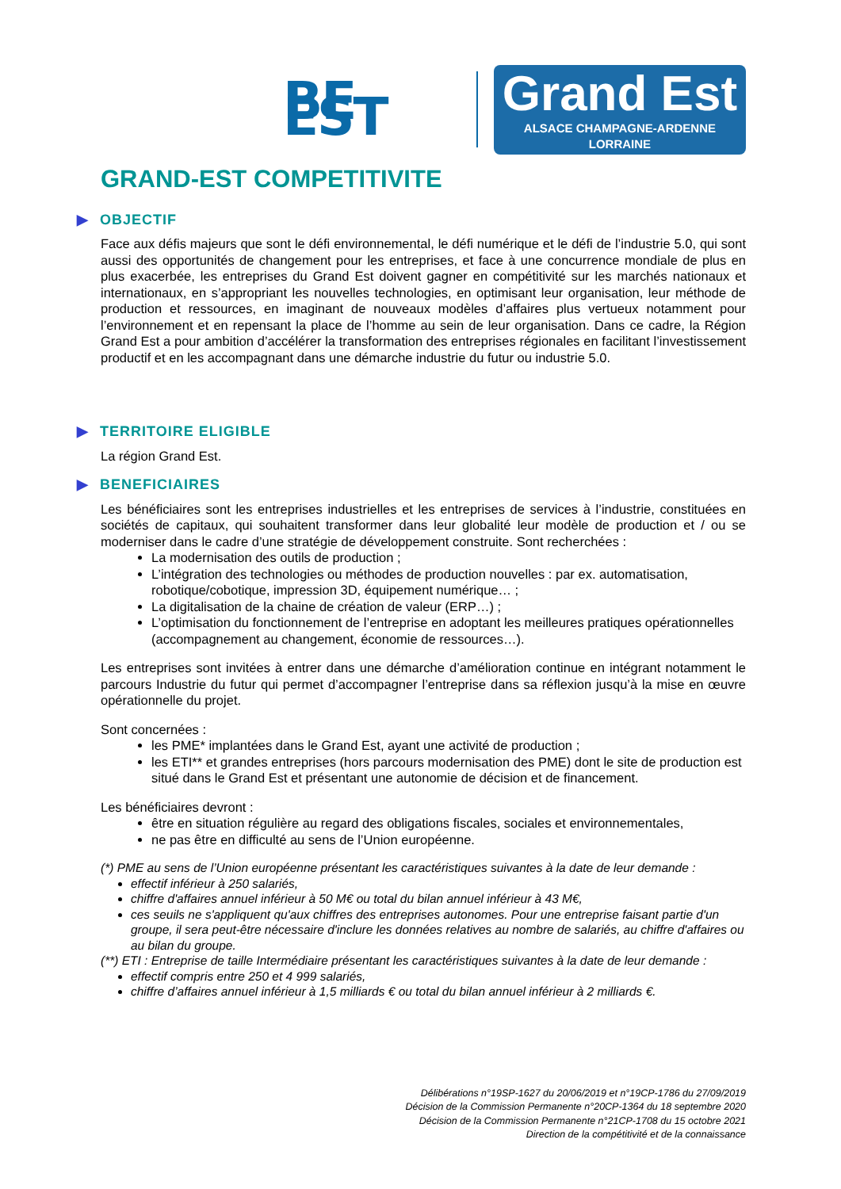BE EST
Grand Est
ALSACE CHAMPAGNE-ARDENNE LORRAINE
GRAND-EST COMPETITIVITE
▶ OBJECTIF
Face aux défis majeurs que sont le défi environnemental, le défi numérique et le défi de l’industrie 5.0, qui sont aussi des opportunités de changement pour les entreprises, et face à une concurrence mondiale de plus en plus exacerbée, les entreprises du Grand Est doivent gagner en compétitivité sur les marchés nationaux et internationaux, en s’appropriant les nouvelles technologies, en optimisant leur organisation, leur méthode de production et ressources, en imaginant de nouveaux modèles d’affaires plus vertueux notamment pour l’environnement et en repensant la place de l’homme au sein de leur organisation. Dans ce cadre, la Région Grand Est a pour ambition d’accélérer la transformation des entreprises régionales en facilitant l’investissement productif et en les accompagnant dans une démarche industrie du futur ou industrie 5.0.
▶ TERRITOIRE ELIGIBLE
La région Grand Est.
▶ BENEFICIAIRES
Les bénéficiaires sont les entreprises industrielles et les entreprises de services à l’industrie, constituées en sociétés de capitaux, qui souhaitent transformer dans leur globalité leur modèle de production et / ou se moderniser dans le cadre d’une stratégie de développement construite. Sont recherchées :
La modernisation des outils de production ;
L’intégration des technologies ou méthodes de production nouvelles : par ex. automatisation, robotique/cobotique, impression 3D, équipement numérique… ;
La digitalisation de la chaine de création de valeur (ERP…) ;
L’optimisation du fonctionnement de l’entreprise en adoptant les meilleures pratiques opérationnelles (accompagnement au changement, économie de ressources…).
Les entreprises sont invitées à entrer dans une démarche d’amélioration continue en intégrant notamment le parcours Industrie du futur qui permet d’accompagner l’entreprise dans sa réflexion jusqu’à la mise en œuvre opérationnelle du projet.
Sont concernées :
les PME* implantées dans le Grand Est, ayant une activité de production ;
les ETI** et grandes entreprises (hors parcours modernisation des PME) dont le site de production est situé dans le Grand Est et présentant une autonomie de décision et de financement.
Les bénéficiaires devront :
être en situation régulière au regard des obligations fiscales, sociales et environnementales,
ne pas être en difficulté au sens de l’Union européenne.
(*) PME au sens de l’Union européenne présentant les caractéristiques suivantes à la date de leur demande :
effectif inférieur à 250 salariés,
chiffre d'affaires annuel inférieur à 50 M€ ou total du bilan annuel inférieur à 43 M€,
ces seuils ne s'appliquent qu'aux chiffres des entreprises autonomes. Pour une entreprise faisant partie d'un groupe, il sera peut-être nécessaire d'inclure les données relatives au nombre de salariés, au chiffre d'affaires ou au bilan du groupe.
(**) ETI : Entreprise de taille Intermédiaire présentant les caractéristiques suivantes à la date de leur demande :
effectif compris entre 250 et 4 999 salariés,
chiffre d’affaires annuel inférieur à 1,5 milliards € ou total du bilan annuel inférieur à 2 milliards €.
Délibérations n°19SP-1627 du 20/06/2019 et n°19CP-1786 du 27/09/2019
Décision de la Commission Permanente n°20CP-1364 du 18 septembre 2020
Décision de la Commission Permanente n°21CP-1708 du 15 octobre 2021
Direction de la compétitivité et de la connaissance